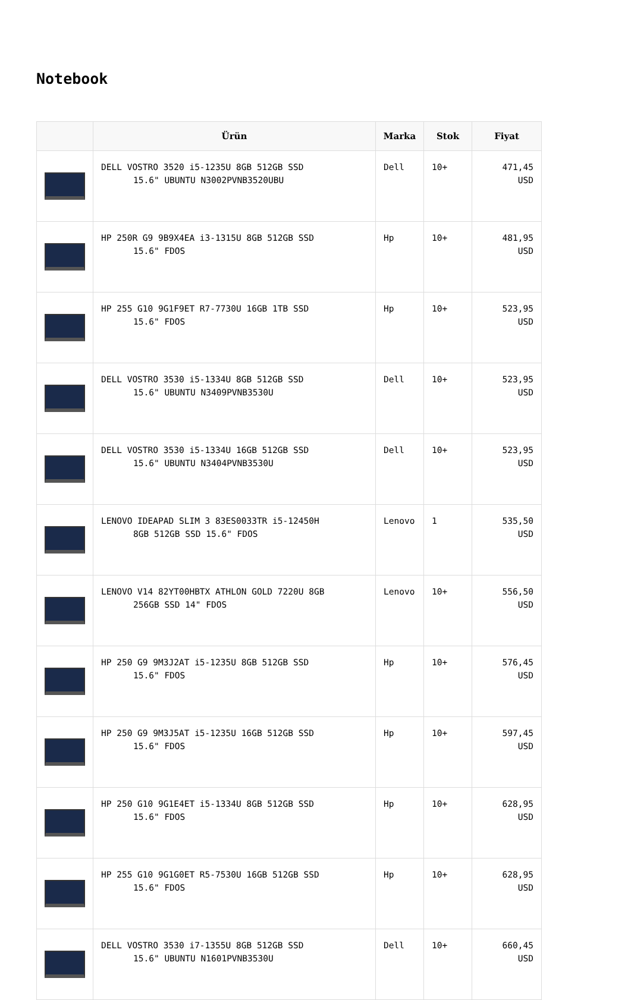Notebook
| | Ürün | Marka | Stok | Fiyat |
| --- | --- | --- | --- | --- |
| | DELL VOSTRO 3520 i5-1235U 8GB 512GB SSD 15.6" UBUNTU N3002PVNB3520UBU | Dell | 10+ | 471,45 USD |
| | HP 250R G9 9B9X4EA i3-1315U 8GB 512GB SSD 15.6" FDOS | Hp | 10+ | 481,95 USD |
| | HP 255 G10 9G1F9ET R7-7730U 16GB 1TB SSD 15.6" FDOS | Hp | 10+ | 523,95 USD |
| | DELL VOSTRO 3530 i5-1334U 8GB 512GB SSD 15.6" UBUNTU N3409PVNB3530U | Dell | 10+ | 523,95 USD |
| | DELL VOSTRO 3530 i5-1334U 16GB 512GB SSD 15.6" UBUNTU N3404PVNB3530U | Dell | 10+ | 523,95 USD |
| | LENOVO IDEAPAD SLIM 3 83ES0033TR i5-12450H 8GB 512GB SSD 15.6" FDOS | Lenovo | 1 | 535,50 USD |
| | LENOVO V14 82YT00HBTX ATHLON GOLD 7220U 8GB 256GB SSD 14" FDOS | Lenovo | 10+ | 556,50 USD |
| | HP 250 G9 9M3J2AT i5-1235U 8GB 512GB SSD 15.6" FDOS | Hp | 10+ | 576,45 USD |
| | HP 250 G9 9M3J5AT i5-1235U 16GB 512GB SSD 15.6" FDOS | Hp | 10+ | 597,45 USD |
| | HP 250 G10 9G1E4ET i5-1334U 8GB 512GB SSD 15.6" FDOS | Hp | 10+ | 628,95 USD |
| | HP 255 G10 9G1G0ET R5-7530U 16GB 512GB SSD 15.6" FDOS | Hp | 10+ | 628,95 USD |
| | DELL VOSTRO 3530 i7-1355U 8GB 512GB SSD 15.6" UBUNTU N1601PVNB3530U | Dell | 10+ | 660,45 USD |